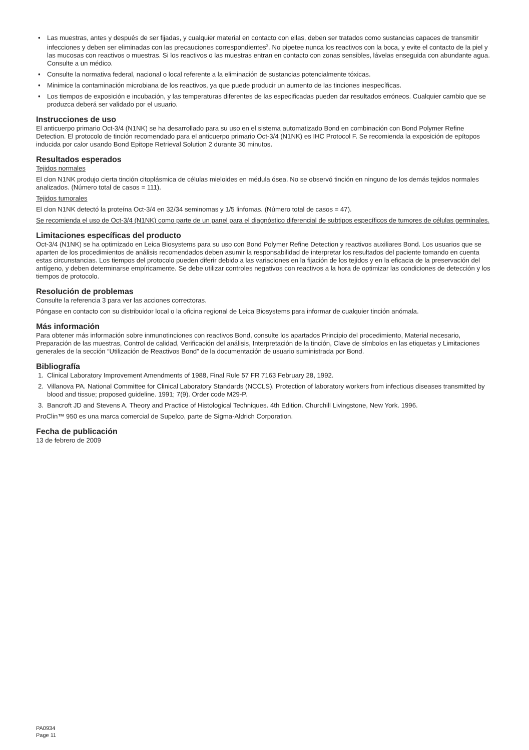• Las muestras, antes y después de ser fijadas, y cualquier material en contacto con ellas, deben ser tratados como sustancias capaces de transmitir infecciones y deben ser eliminadas con las precauciones correspondientes<sup>2</sup>. No pipetee nunca los reactivos con la boca, y evite el contacto de la piel y las mucosas con reactivos o muestras. Si los reactivos o las muestras entran en contacto con zonas sensibles, lávelas enseguida con abundante agua. Consulte a un médico.
• Consulte la normativa federal, nacional o local referente a la eliminación de sustancias potencialmente tóxicas.
• Minimice la contaminación microbiana de los reactivos, ya que puede producir un aumento de las tinciones inespecíficas.
• Los tiempos de exposición e incubación, y las temperaturas diferentes de las especificadas pueden dar resultados erróneos. Cualquier cambio que se produzca deberá ser validado por el usuario.
Instrucciones de uso
El anticuerpo primario Oct-3/4 (N1NK) se ha desarrollado para su uso en el sistema automatizado Bond en combinación con Bond Polymer Refine Detection. El protocolo de tinción recomendado para el anticuerpo primario Oct-3/4 (N1NK) es IHC Protocol F. Se recomienda la exposición de epítopos inducida por calor usando Bond Epitope Retrieval Solution 2 durante 30 minutos.
Resultados esperados
Tejidos normales
El clon N1NK produjo cierta tinción citoplásmica de células mieloides en médula ósea. No se observó tinción en ninguno de los demás tejidos normales analizados. (Número total de casos = 111).
Tejidos tumorales
El clon N1NK detectó la proteína Oct-3/4 en 32/34 seminomas y 1/5 linfomas. (Número total de casos = 47).
Se recomienda el uso de Oct-3/4 (N1NK) como parte de un panel para el diagnóstico diferencial de subtipos específicos de tumores de células germinales.
Limitaciones específicas del producto
Oct-3/4 (N1NK) se ha optimizado en Leica Biosystems para su uso con Bond Polymer Refine Detection y reactivos auxiliares Bond. Los usuarios que se aparten de los procedimientos de análisis recomendados deben asumir la responsabilidad de interpretar los resultados del paciente tomando en cuenta estas circunstancias. Los tiempos del protocolo pueden diferir debido a las variaciones en la fijación de los tejidos y en la eficacia de la preservación del antígeno, y deben determinarse empíricamente. Se debe utilizar controles negativos con reactivos a la hora de optimizar las condiciones de detección y los tiempos de protocolo.
Resolución de problemas
Consulte la referencia 3 para ver las acciones correctoras.
Póngase en contacto con su distribuidor local o la oficina regional de Leica Biosystems para informar de cualquier tinción anómala.
Más información
Para obtener más información sobre inmunotinciones con reactivos Bond, consulte los apartados Principio del procedimiento, Material necesario, Preparación de las muestras, Control de calidad, Verificación del análisis, Interpretación de la tinción, Clave de símbolos en las etiquetas y Limitaciones generales de la sección “Utilización de Reactivos Bond” de la documentación de usuario suministrada por Bond.
Bibliografía
1. Clinical Laboratory Improvement Amendments of 1988, Final Rule 57 FR 7163 February 28, 1992.
2. Villanova PA. National Committee for Clinical Laboratory Standards (NCCLS). Protection of laboratory workers from infectious diseases transmitted by blood and tissue; proposed guideline. 1991; 7(9). Order code M29-P.
3. Bancroft JD and Stevens A. Theory and Practice of Histological Techniques. 4th Edition. Churchill Livingstone, New York. 1996.
ProClin™ 950 es una marca comercial de Supelco, parte de Sigma-Aldrich Corporation.
Fecha de publicación
13 de febrero de 2009
PA0934
Page 11